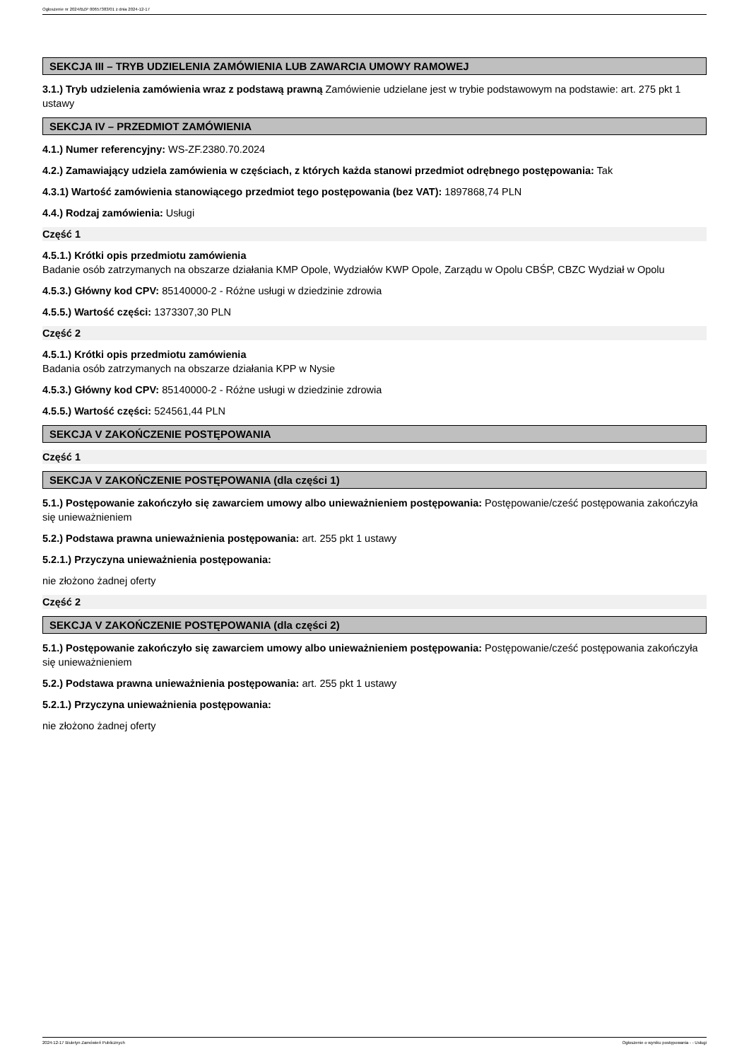Ogłoszenie nr 2024/BZP 00657383/01 z dnia 2024-12-17
SEKCJA III – TRYB UDZIELENIA ZAMÓWIENIA LUB ZAWARCIA UMOWY RAMOWEJ
3.1.) Tryb udzielenia zamówienia wraz z podstawą prawną Zamówienie udzielane jest w trybie podstawowym na podstawie: art. 275 pkt 1 ustawy
SEKCJA IV – PRZEDMIOT ZAMÓWIENIA
4.1.) Numer referencyjny: WS-ZF.2380.70.2024
4.2.) Zamawiający udziela zamówienia w częściach, z których każda stanowi przedmiot odrębnego postępowania: Tak
4.3.1) Wartość zamówienia stanowiącego przedmiot tego postępowania (bez VAT): 1897868,74 PLN
4.4.) Rodzaj zamówienia: Usługi
Część 1
4.5.1.) Krótki opis przedmiotu zamówienia
Badanie osób zatrzymanych na obszarze działania KMP Opole, Wydziałów KWP Opole, Zarządu w Opolu CBŚP, CBZC Wydział w Opolu
4.5.3.) Główny kod CPV: 85140000-2 - Różne usługi w dziedzinie zdrowia
4.5.5.) Wartość części: 1373307,30 PLN
Część 2
4.5.1.) Krótki opis przedmiotu zamówienia
Badania osób zatrzymanych na obszarze działania KPP w Nysie
4.5.3.) Główny kod CPV: 85140000-2 - Różne usługi w dziedzinie zdrowia
4.5.5.) Wartość części: 524561,44 PLN
SEKCJA V ZAKOŃCZENIE POSTĘPOWANIA
Część 1
SEKCJA V ZAKOŃCZENIE POSTĘPOWANIA (dla części 1)
5.1.) Postępowanie zakończyło się zawarciem umowy albo unieważnieniem postępowania: Postępowanie/cześć postępowania zakończyła się unieważnieniem
5.2.) Podstawa prawna unieważnienia postępowania: art. 255 pkt 1 ustawy
5.2.1.) Przyczyna unieważnienia postępowania:
nie złożono żadnej oferty
Część 2
SEKCJA V ZAKOŃCZENIE POSTĘPOWANIA (dla części 2)
5.1.) Postępowanie zakończyło się zawarciem umowy albo unieważnieniem postępowania: Postępowanie/cześć postępowania zakończyła się unieważnieniem
5.2.) Podstawa prawna unieważnienia postępowania: art. 255 pkt 1 ustawy
5.2.1.) Przyczyna unieważnienia postępowania:
nie złożono żadnej oferty
2024-12-17 Biuletyn Zamówień Publicznych Ogłoszenie o wyniku postępowania - - Usługi